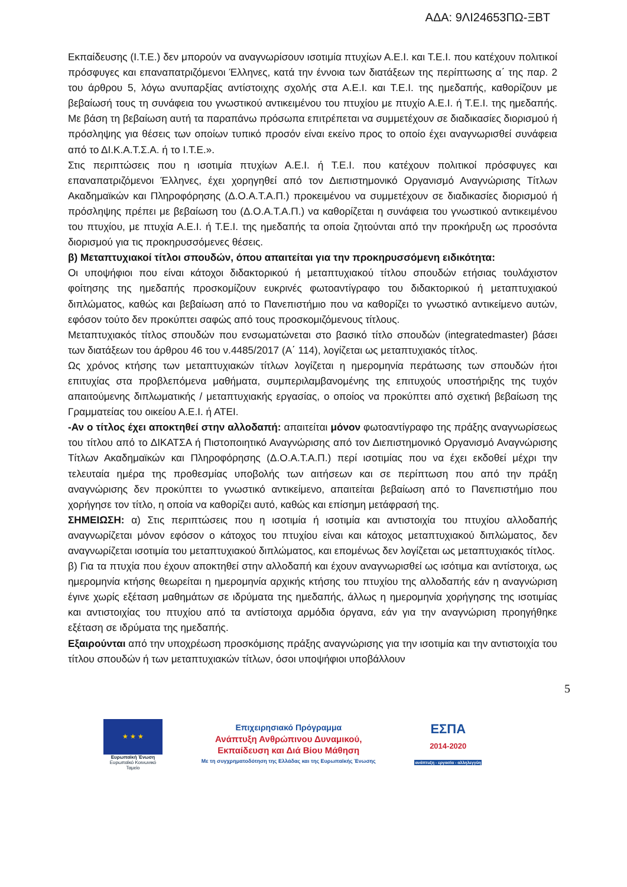ΑΔΑ: 9ΛΙ24653ΠΩ-ΞΒΤ
Εκπαίδευσης (Ι.Τ.Ε.) δεν μπορούν να αναγνωρίσουν ισοτιμία πτυχίων Α.Ε.Ι. και Τ.Ε.Ι. που κατέχουν πολιτικοί πρόσφυγες και επαναπατριζόμενοι Έλληνες, κατά την έννοια των διατάξεων της περίπτωσης α΄ της παρ. 2 του άρθρου 5, λόγω ανυπαρξίας αντίστοιχης σχολής στα Α.Ε.Ι. και Τ.Ε.Ι. της ημεδαπής, καθορίζουν με βεβαίωσή τους τη συνάφεια του γνωστικού αντικειμένου του πτυχίου με πτυχίο Α.Ε.Ι. ή Τ.Ε.Ι. της ημεδαπής. Με βάση τη βεβαίωση αυτή τα παραπάνω πρόσωπα επιτρέπεται να συμμετέχουν σε διαδικασίες διορισμού ή πρόσληψης για θέσεις των οποίων τυπικό προσόν είναι εκείνο προς το οποίο έχει αναγνωρισθεί συνάφεια από το ΔΙ.Κ.Α.Τ.Σ.Α. ή το Ι.Τ.Ε.».
Στις περιπτώσεις που η ισοτιμία πτυχίων Α.Ε.Ι. ή Τ.Ε.Ι. που κατέχουν πολιτικοί πρόσφυγες και επαναπατριζόμενοι Έλληνες, έχει χορηγηθεί από τον Διεπιστημονικό Οργανισμό Αναγνώρισης Τίτλων Ακαδημαϊκών και Πληροφόρησης (Δ.Ο.Α.Τ.Α.Π.) προκειμένου να συμμετέχουν σε διαδικασίες διορισμού ή πρόσληψης πρέπει με βεβαίωση του (Δ.Ο.Α.Τ.Α.Π.) να καθορίζεται η συνάφεια του γνωστικού αντικειμένου του πτυχίου, με πτυχία Α.Ε.Ι. ή Τ.Ε.Ι. της ημεδαπής τα οποία ζητούνται από την προκήρυξη ως προσόντα διορισμού για τις προκηρυσσόμενες θέσεις.
β) Μεταπτυχιακοί τίτλοι σπουδών, όπου απαιτείται για την προκηρυσσόμενη ειδικότητα:
Οι υποψήφιοι που είναι κάτοχοι διδακτορικού ή μεταπτυχιακού τίτλου σπουδών ετήσιας τουλάχιστον φοίτησης της ημεδαπής προσκομίζουν ευκρινές φωτοαντίγραφο του διδακτορικού ή μεταπτυχιακού διπλώματος, καθώς και βεβαίωση από το Πανεπιστήμιο που να καθορίζει το γνωστικό αντικείμενο αυτών, εφόσον τούτο δεν προκύπτει σαφώς από τους προσκομιζόμενους τίτλους.
Μεταπτυχιακός τίτλος σπουδών που ενσωματώνεται στο βασικό τίτλο σπουδών (integratedmaster) βάσει των διατάξεων του άρθρου 46 του ν.4485/2017 (Α΄ 114), λογίζεται ως μεταπτυχιακός τίτλος.
Ως χρόνος κτήσης των μεταπτυχιακών τίτλων λογίζεται η ημερομηνία περάτωσης των σπουδών ήτοι επιτυχίας στα προβλεπόμενα μαθήματα, συμπεριλαμβανομένης της επιτυχούς υποστήριξης της τυχόν απαιτούμενης διπλωματικής / μεταπτυχιακής εργασίας, ο οποίος να προκύπτει από σχετική βεβαίωση της Γραμματείας του οικείου Α.Ε.Ι. ή ΑΤΕΙ.
-Αν ο τίτλος έχει αποκτηθεί στην αλλοδαπή: απαιτείται μόνον φωτοαντίγραφο της πράξης αναγνωρίσεως του τίτλου από το ΔΙΚΑΤΣΑ ή Πιστοποιητικό Αναγνώρισης από τον Διεπιστημονικό Οργανισμό Αναγνώρισης Τίτλων Ακαδημαϊκών και Πληροφόρησης (Δ.Ο.Α.Τ.Α.Π.) περί ισοτιμίας που να έχει εκδοθεί μέχρι την τελευταία ημέρα της προθεσμίας υποβολής των αιτήσεων και σε περίπτωση που από την πράξη αναγνώρισης δεν προκύπτει το γνωστικό αντικείμενο, απαιτείται βεβαίωση από το Πανεπιστήμιο που χορήγησε τον τίτλο, η οποία να καθορίζει αυτό, καθώς και επίσημη μετάφρασή της.
ΣΗΜΕΙΩΣΗ: α) Στις περιπτώσεις που η ισοτιμία ή ισοτιμία και αντιστοιχία του πτυχίου αλλοδαπής αναγνωρίζεται μόνον εφόσον ο κάτοχος του πτυχίου είναι και κάτοχος μεταπτυχιακού διπλώματος, δεν αναγνωρίζεται ισοτιμία του μεταπτυχιακού διπλώματος, και επομένως δεν λογίζεται ως μεταπτυχιακός τίτλος.
β) Για τα πτυχία που έχουν αποκτηθεί στην αλλοδαπή και έχουν αναγνωρισθεί ως ισότιμα και αντίστοιχα, ως ημερομηνία κτήσης θεωρείται η ημερομηνία αρχικής κτήσης του πτυχίου της αλλοδαπής εάν η αναγνώριση έγινε χωρίς εξέταση μαθημάτων σε ιδρύματα της ημεδαπής, άλλως η ημερομηνία χορήγησης της ισοτιμίας και αντιστοιχίας του πτυχίου από τα αντίστοιχα αρμόδια όργανα, εάν για την αναγνώριση προηγήθηκε εξέταση σε ιδρύματα της ημεδαπής.
Εξαιρούνται από την υποχρέωση προσκόμισης πράξης αναγνώρισης για την ισοτιμία και την αντιστοιχία του τίτλου σπουδών ή των μεταπτυχιακών τίτλων, όσοι υποψήφιοι υποβάλλουν
5
★ ★ ★
Ευρωπαϊκή Ένωση
Ευρωπαϊκό Κοινωνικό Ταμείο
Επιχειρησιακό Πρόγραμμα
Ανάπτυξη Ανθρώπινου Δυναμικού,
Εκπαίδευση και Διά Βίου Μάθηση
Με τη συγχρηματοδότηση της Ελλάδας και της Ευρωπαϊκής Ένωσης
ΕΣΠΑ
2014-2020
ανάπτυξη - εργασία - αλληλεγγύη